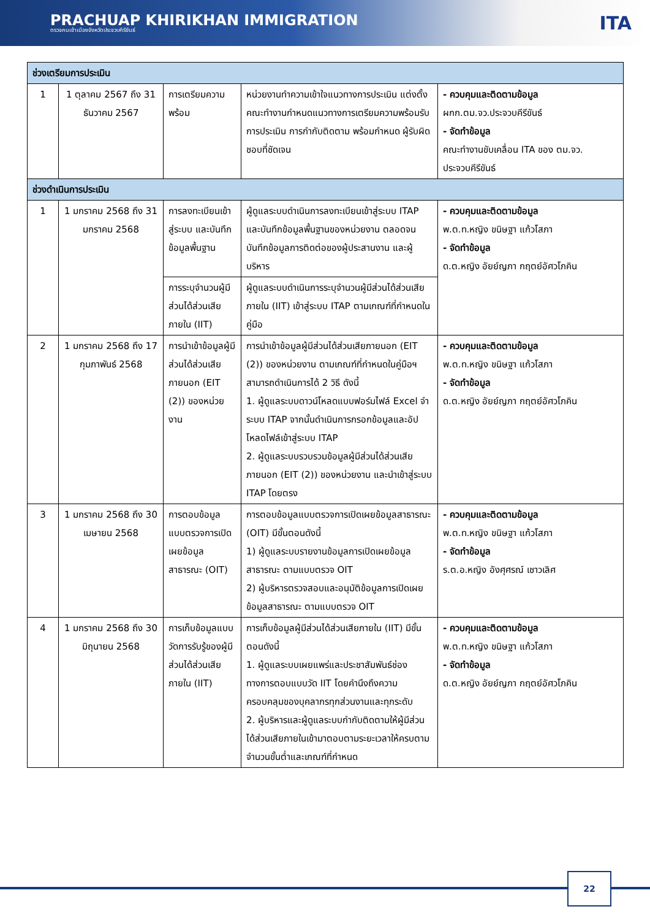PRACHUAP KHIRIKHAN IMMIGRATION
ตรวจคนเข้าเมืองจังหวัดประจวบคีรีขันธ์
ITA
| ช่วงเตรียมการประเมิน | | | | |
| 1 | 1 ตุลาคม 2567 ถึง 31 ธันวาคม 2567 | การเตรียมความพร้อม | หน่วยงานทำความเข้าใจแนวทางการประเมิน แต่งตั้งคณะทำงานกำหนดแนวทางการเตรียมความพร้อมรับการประเมิน การกำกับติดตาม พร้อมกำหนด ผู้รับผิดชอบที่ชัดเจน | - ควบคุมและติดตามข้อมูล ผกก.ตม.จว.ประจวบคีรีขันธ์ - จัดทำข้อมูล คณะทำงานขับเคลื่อน ITA ของ ตม.จว. ประจวบคีรีขันธ์ |
| ช่วงดำเนินการประเมิน | | | | |
| 1 | 1 มกราคม 2568 ถึง 31 มกราคม 2568 | การลงทะเบียนเข้าสู่ระบบ และบันทึกข้อมูลพื้นฐาน | ผู้ดูแลระบบดำเนินการลงทะเบียนเข้าสู่ระบบ ITAP และบันทึกข้อมูลพื้นฐานของหน่วยงาน ตลอดจนบันทึกข้อมูลการติดต่อของผู้ประสานงาน และผู้บริหาร | - ควบคุมและติดตามข้อมูล พ.ต.ท.หญิง ขนิษฐา แก้วโสภา - จัดทำข้อมูล ด.ต.หญิง อัยย์ญภา กฤตย์อัศวโภคิน |
| | | การระบุจำนวนผู้มีส่วนได้ส่วนเสียภายใน (IIT) | ผู้ดูแลระบบดำเนินการระบุจำนวนผู้มีส่วนได้ส่วนเสียภายใน (IIT) เข้าสู่ระบบ ITAP ตามเกณฑ์ที่กำหนดในคู่มือ | |
| 2 | 1 มกราคม 2568 ถึง 17 กุมภาพันธ์ 2568 | การนำเข้าข้อมูลผู้มีส่วนได้ส่วนเสียภายนอก (EIT (2)) ของหน่วยงาน | การนำเข้าข้อมูลผู้มีส่วนได้ส่วนเสียภายนอก (EIT (2)) ของหน่วยงาน ตามเกณฑ์ที่กำหนดในคู่มือฯ สามารถดำเนินการได้ 2 วิธี ดังนี้ 1. ผู้ดูแลระบบดาวน์โหลดแบบฟอร์มไฟล์ Excel จำระบบ ITAP จากนั้นดำเนินการกรอกข้อมูลและอัปโหลดไฟล์เข้าสู่ระบบ ITAP 2. ผู้ดูแลระบบรวบรวมข้อมูลผู้มีส่วนได้ส่วนเสียภายนอก (EIT (2)) ของหน่วยงาน และนำเข้าสู่ระบบ ITAP โดยตรง | - ควบคุมและติดตามข้อมูล พ.ต.ท.หญิง ขนิษฐา แก้วโสภา - จัดทำข้อมูล ด.ต.หญิง อัยย์ญภา กฤตย์อัศวโภคิน |
| 3 | 1 มกราคม 2568 ถึง 30 เมษายน 2568 | การตอบข้อมูลแบบตรวจการเปิดเผยข้อมูลสาธารณะ (OIT) | การตอบข้อมูลแบบตรวจการเปิดเผยข้อมูลสาธารณะ (OIT) มีขั้นตอนดังนี้ 1) ผู้ดูแลระบบรายงานข้อมูลการเปิดเผยข้อมูลสาธารณะ ตามแบบตรวจ OIT 2) ผู้บริหารตรวจสอบและอนุมัติข้อมูลการเปิดเผยข้อมูลสาธารณะ ตามแบบตรวจ OIT | - ควบคุมและติดตามข้อมูล พ.ต.ท.หญิง ขนิษฐา แก้วโสภา - จัดทำข้อมูล ร.ต.อ.หญิง อังศุศรณ์ เชาวเลิศ |
| 4 | 1 มกราคม 2568 ถึง 30 มิถุนายน 2568 | การเก็บข้อมูลแบบวัดการรับรู้ของผู้มีส่วนได้ส่วนเสียภายใน (IIT) | การเก็บข้อมูลผู้มีส่วนได้ส่วนเสียภายใน (IIT) มีขั้นตอนดังนี้ 1. ผู้ดูแลระบบเผยแพร่และประชาสัมพันธ์ช่องทางการตอบแบบวัด IIT โดยคำนึงถึงความครอบคลุมของบุคลากรทุกส่วนงานและทุกระดับ 2. ผู้บริหารและผู้ดูแลระบบกำกับติดตามให้ผู้มีส่วนได้ส่วนเสียภายในเข้ามาตอบตามระยะเวลาให้ครบตามจำนวนขั้นต่ำและเกณฑ์ที่กำหนด | - ควบคุมและติดตามข้อมูล พ.ต.ท.หญิง ขนิษฐา แก้วโสภา - จัดทำข้อมูล ด.ต.หญิง อัยย์ญภา กฤตย์อัศวโภคิน |
22